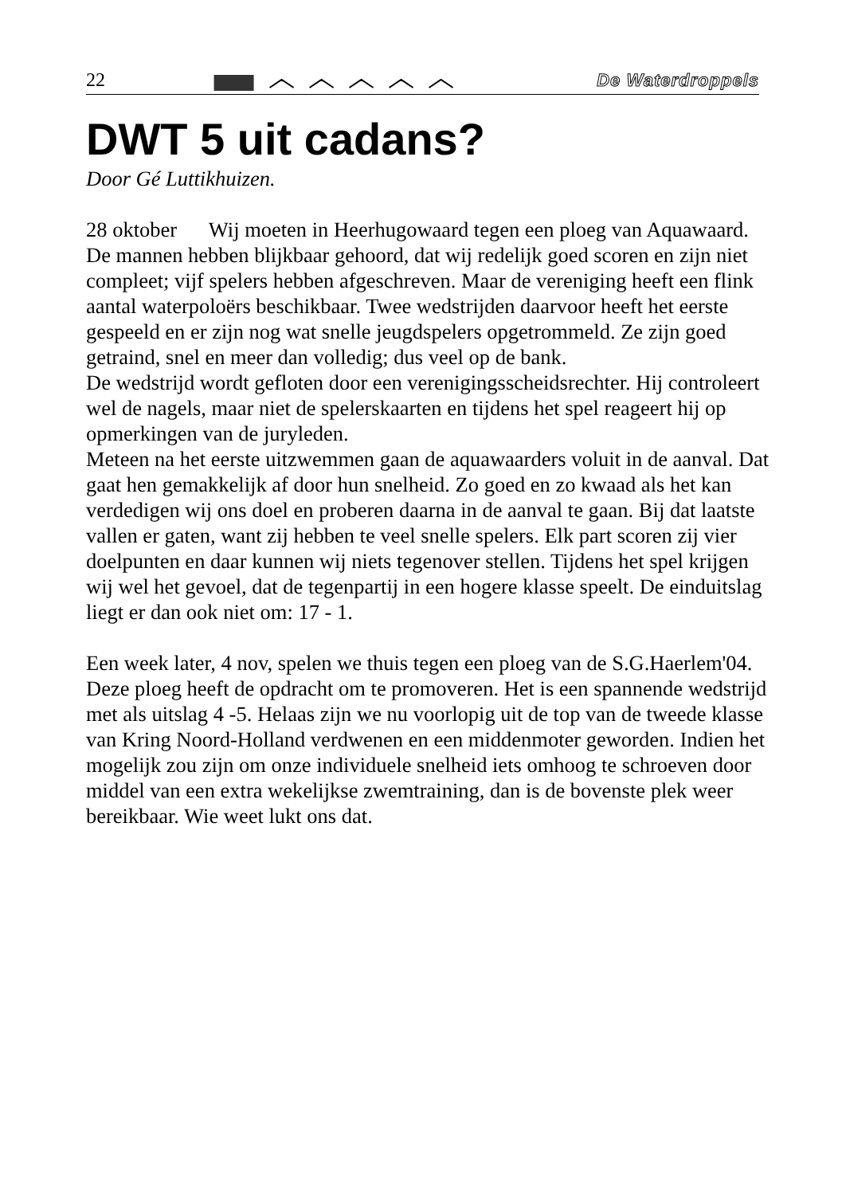22 De Waterdroppels
DWT 5 uit cadans?
Door Gé Luttikhuizen.
28 oktober Wij moeten in Heerhugowaard tegen een ploeg van Aquawaard. De mannen hebben blijkbaar gehoord, dat wij redelijk goed scoren en zijn niet compleet; vijf spelers hebben afgeschreven. Maar de vereniging heeft een flink aantal waterpoloërs beschikbaar. Twee wedstrijden daarvoor heeft het eerste gespeeld en er zijn nog wat snelle jeugdspelers opgetrommeld. Ze zijn goed getraind, snel en meer dan volledig; dus veel op de bank.
De wedstrijd wordt gefloten door een verenigingsscheidsrechter. Hij controleert wel de nagels, maar niet de spelerskaarten en tijdens het spel reageert hij op opmerkingen van de juryleden.
Meteen na het eerste uitzwemmen gaan de aquawaarders voluit in de aanval. Dat gaat hen gemakkelijk af door hun snelheid. Zo goed en zo kwaad als het kan verdedigen wij ons doel en proberen daarna in de aanval te gaan. Bij dat laatste vallen er gaten, want zij hebben te veel snelle spelers. Elk part scoren zij vier doelpunten en daar kunnen wij niets tegenover stellen. Tijdens het spel krijgen wij wel het gevoel, dat de tegenpartij in een hogere klasse speelt. De einduitslag liegt er dan ook niet om: 17 - 1.
Een week later, 4 nov, spelen we thuis tegen een ploeg van de S.G.Haerlem'04. Deze ploeg heeft de opdracht om te promoveren. Het is een spannende wedstrijd met als uitslag 4 -5. Helaas zijn we nu voorlopig uit de top van de tweede klasse van Kring Noord-Holland verdwenen en een middenmoter geworden. Indien het mogelijk zou zijn om onze individuele snelheid iets omhoog te schroeven door middel van een extra wekelijkse zwemtraining, dan is de bovenste plek weer bereikbaar. Wie weet lukt ons dat.